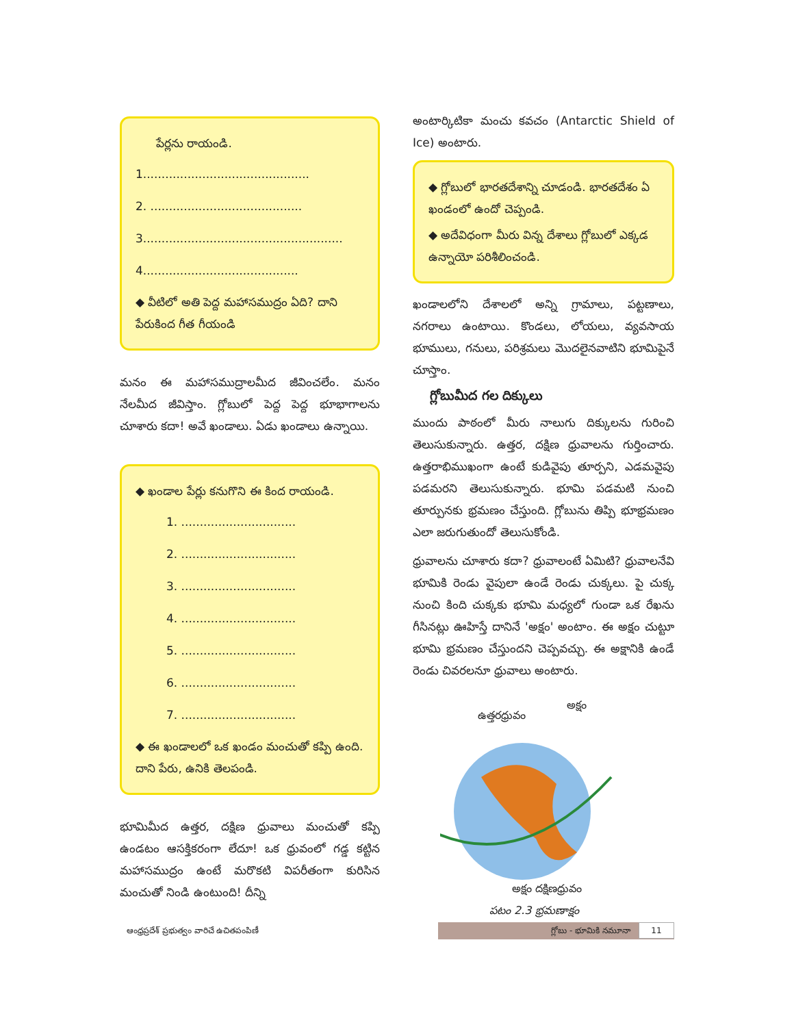పేర్లను రాయండి.
1.............................................
2. .........................................
3......................................................
4..........................................
◆ వీటిలో అతి పెద్ద మహాసముద్రం ఏది? దాని పేరుకింద గీత గీయండి
మనం ఈ మహాసముద్రాలమీద జీవించలేం. మనం నేలమీద జీవిస్తాం. గ్లోబులో పెద్ద పెద్ద భూభాగాలను చూశారు కదా! అవే ఖండాలు. ఏడు ఖండాలు ఉన్నాయి.
◆ ఖండాల పేర్లు కనుగొని ఈ కింద రాయండి.
1. ...............................
2. ...............................
3. ...............................
4. ...............................
5. ...............................
6. ...............................
7. ...............................
◆ ఈ ఖండాలలో ఒక ఖండం మంచుతో కప్పి ఉంది. దాని పేరు, ఉనికి తెలపండి.
భూమిమీద ఉత్తర, దక్షిణ ధ్రువాలు మంచుతో కప్పి ఉండటం ఆసక్తికరంగా లేదూ! ఒక ధ్రువంలో గడ్డ కట్టిన మహాసముద్రం ఉంటే మరొకటి విపరీతంగా కురిసిన మంచుతో నిండి ఉంటుంది! దీన్ని
అంటార్కిటికా మంచు కవచం (Antarctic Shield of Ice) అంటారు.
◆ గ్లోబులో భారతదేశాన్ని చూడండి. భారతదేశం ఏ ఖండంలో ఉందో చెప్పండి.
◆ అదేవిధంగా మీరు విన్న దేశాలు గ్లోబులో ఎక్కడ ఉన్నాయో పరిశీలించండి.
ఖండాలలోని దేశాలలో అన్ని గ్రామాలు, పట్టణాలు, నగరాలు ఉంటాయి. కొండలు, లోయలు, వ్యవసాయ భూములు, గనులు, పరిశ్రమలు మొదలైనవాటిని భూమిపైనే చూస్తాం.
గ్లోబుమీద గల దిక్కులు
ముందు పాఠంలో మీరు నాలుగు దిక్కులను గురించి తెలుసుకున్నారు. ఉత్తర, దక్షిణ ధ్రువాలను గుర్తించారు. ఉత్తరాభిముఖంగా ఉంటే కుడివైపు తూర్పని, ఎడమవైపు పడమరని తెలుసుకున్నారు. భూమి పడమటి నుంచి తూర్పునకు భ్రమణం చేస్తుంది. గ్లోబును తిప్పి భూభ్రమణం ఎలా జరుగుతుందో తెలుసుకోండి.
ధ్రువాలను చూశారు కదా? ధ్రువాలంటే ఏమిటి? ధ్రువాలనేవి భూమికి రెండు వైపులా ఉండే రెండు చుక్కలు. పై చుక్క నుంచి కింది చుక్కకు భూమి మధ్యలో గుండా ఒక రేఖను గీసినట్లు ఊహిస్తే దానినే 'అక్షం' అంటాం. ఈ అక్షం చుట్టూ భూమి భ్రమణం చేస్తుందని చెప్పవచ్చు. ఈ అక్షానికి ఉండే రెండు చివరలనూ ధ్రువాలు అంటారు.
ఉత్తరధ్రువం
అక్షం
అక్షం దక్షిణధ్రువం
పటం 2.3 భ్రమణాక్షం
ఆంధ్రప్రదేశ్ ప్రభుత్వం వారిచే ఉచితపంపిణీ
గ్లోబు - భూమికి నమూనా 11